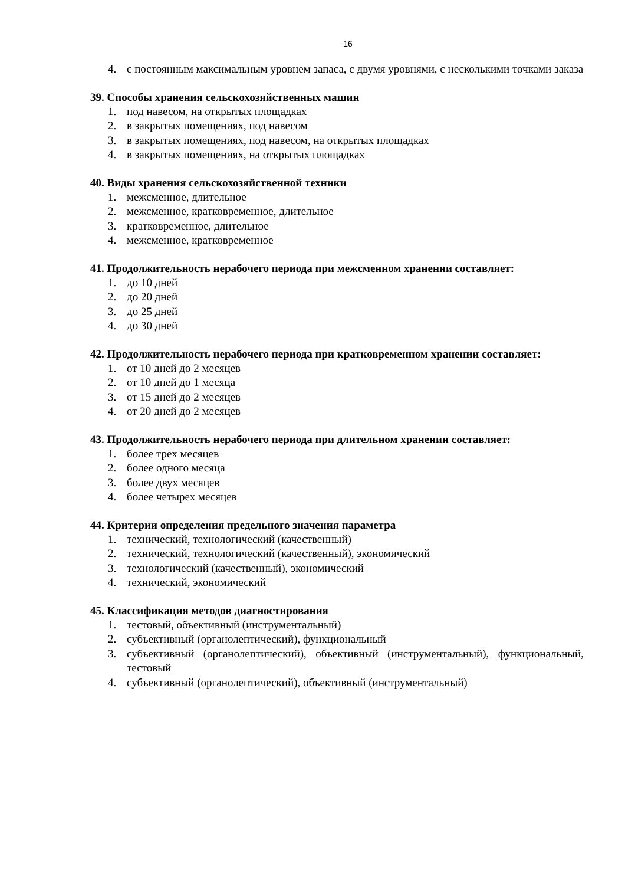16
4. с постоянным максимальным уровнем запаса, с двумя уровнями, с несколькими точками заказа
39. Способы хранения сельскохозяйственных машин
1. под навесом, на открытых площадках
2. в закрытых помещениях, под навесом
3. в закрытых помещениях, под навесом, на открытых площадках
4. в закрытых помещениях, на открытых площадках
40. Виды хранения сельскохозяйственной техники
1. межсменное, длительное
2. межсменное, кратковременное, длительное
3. кратковременное, длительное
4. межсменное, кратковременное
41. Продолжительность нерабочего периода при межсменном хранении составляет:
1. до 10 дней
2. до 20 дней
3. до 25 дней
4. до 30 дней
42. Продолжительность нерабочего периода при кратковременном хранении составляет:
1. от 10 дней до 2 месяцев
2. от 10 дней до 1 месяца
3. от 15 дней до 2 месяцев
4. от 20 дней до 2 месяцев
43. Продолжительность нерабочего периода при длительном хранении составляет:
1. более трех месяцев
2. более одного месяца
3. более двух месяцев
4. более четырех месяцев
44. Критерии определения предельного значения параметра
1. технический, технологический (качественный)
2. технический, технологический (качественный), экономический
3. технологический (качественный), экономический
4. технический, экономический
45. Классификация методов диагностирования
1. тестовый, объективный (инструментальный)
2. субъективный (органолептический), функциональный
3. субъективный (органолептический), объективный (инструментальный), функциональный, тестовый
4. субъективный (органолептический), объективный (инструментальный)